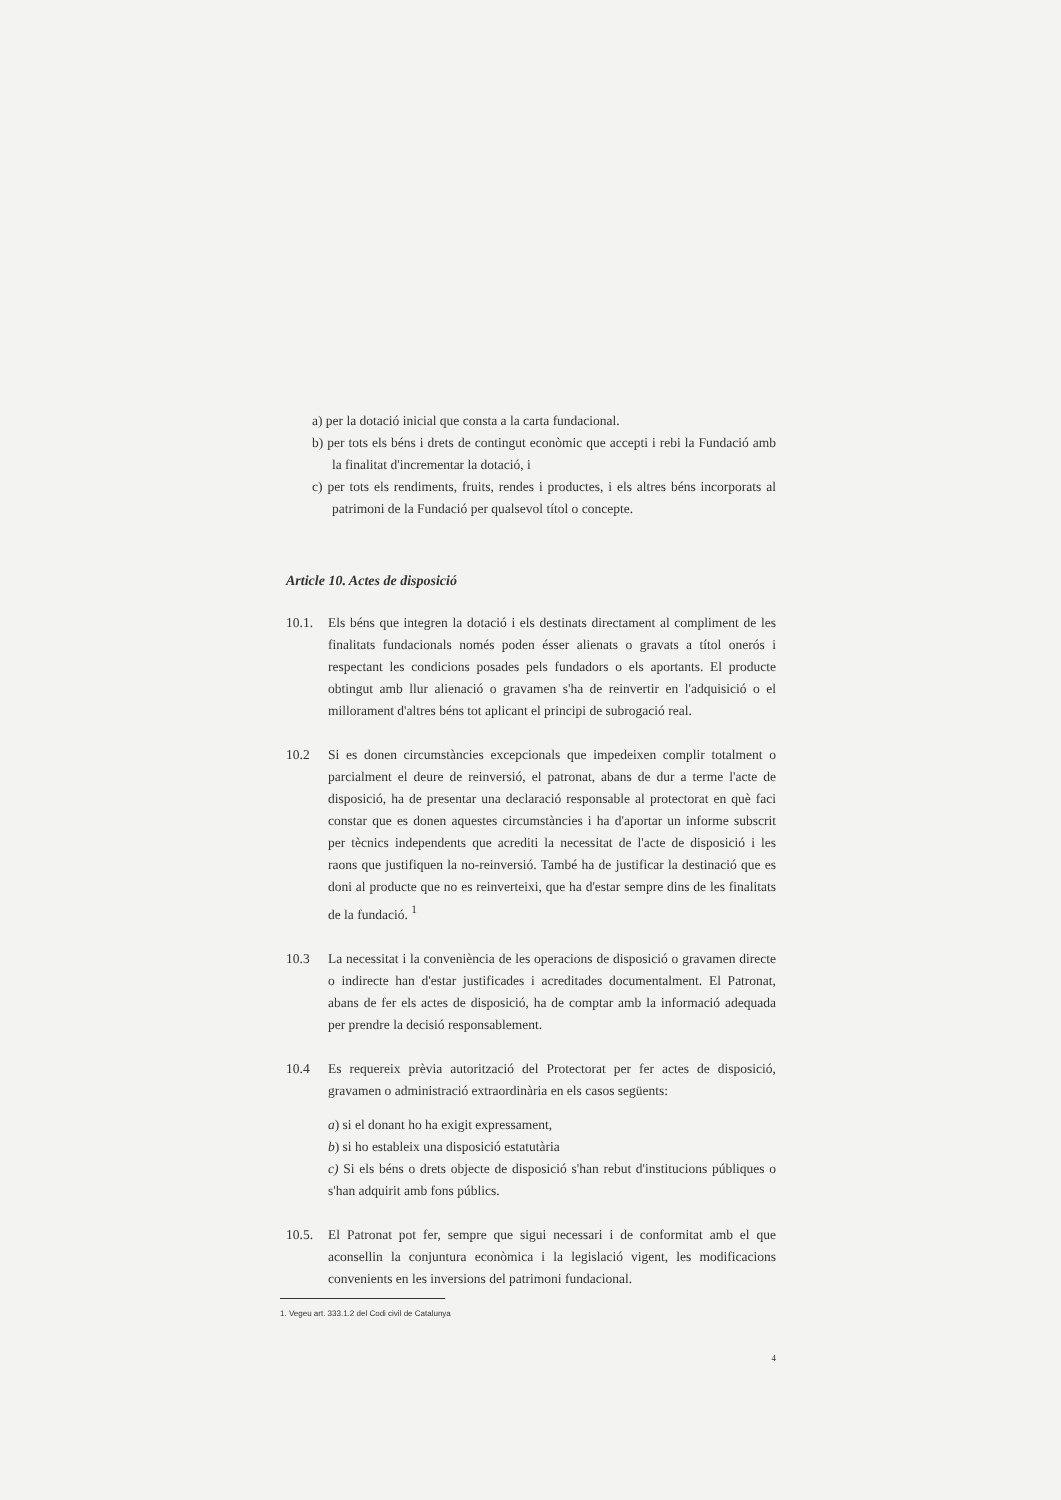a) per la dotació inicial que consta a la carta fundacional.
b) per tots els béns i drets de contingut econòmic que accepti i rebi la Fundació amb la finalitat d'incrementar la dotació, i
c) per tots els rendiments, fruits, rendes i productes, i els altres béns incorporats al patrimoni de la Fundació per qualsevol títol o concepte.
Article 10. Actes de disposició
10.1. Els béns que integren la dotació i els destinats directament al compliment de les finalitats fundacionals només poden ésser alienats o gravats a títol onerós i respectant les condicions posades pels fundadors o els aportants. El producte obtingut amb llur alienació o gravamen s'ha de reinvertir en l'adquisició o el millorament d'altres béns tot aplicant el principi de subrogació real.
10.2 Si es donen circumstàncies excepcionals que impedeixen complir totalment o parcialment el deure de reinversió, el patronat, abans de dur a terme l'acte de disposició, ha de presentar una declaració responsable al protectorat en què faci constar que es donen aquestes circumstàncies i ha d'aportar un informe subscrit per tècnics independents que acrediti la necessitat de l'acte de disposició i les raons que justifiquen la no-reinversió. També ha de justificar la destinació que es doni al producte que no es reinverteixi, que ha d'estar sempre dins de les finalitats de la fundació. <sup>1</sup>
10.3 La necessitat i la conveniència de les operacions de disposició o gravamen directe o indirecte han d'estar justificades i acreditades documentalment. El Patronat, abans de fer els actes de disposició, ha de comptar amb la informació adequada per prendre la decisió responsablement.
10.4 Es requereix prèvia autorització del Protectorat per fer actes de disposició, gravamen o administració extraordinària en els casos següents:
a) si el donant ho ha exigit expressament,
b) si ho estableix una disposició estatutària
c) Si els béns o drets objecte de disposició s'han rebut d'institucions públiques o s'han adquirit amb fons públics.
10.5. El Patronat pot fer, sempre que sigui necessari i de conformitat amb el que aconsellin la conjuntura econòmica i la legislació vigent, les modificacions convenients en les inversions del patrimoni fundacional.
1. Vegeu art. 333.1.2 del Codi civil de Catalunya
4